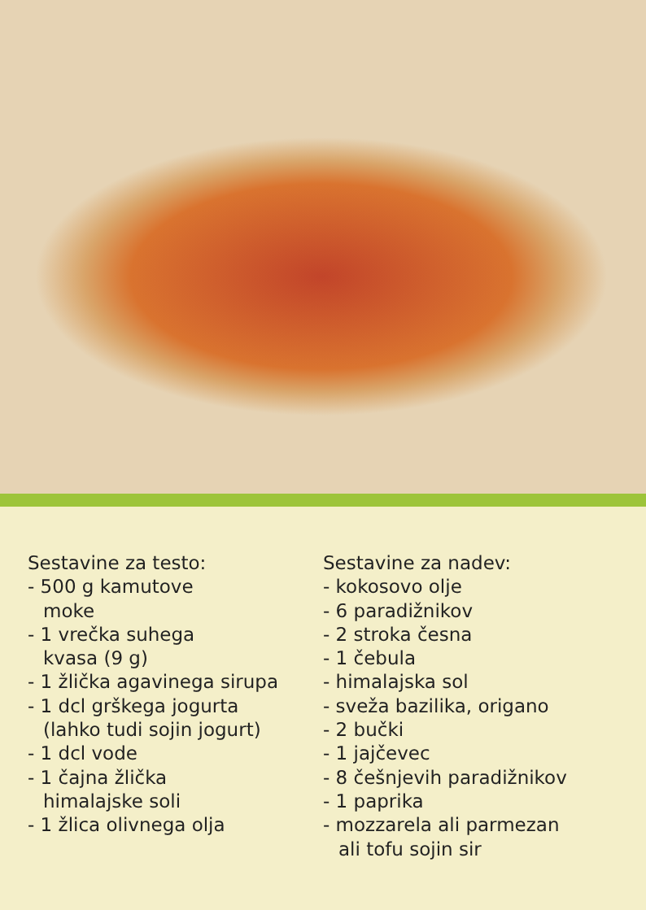Sestavine za testo:
- 500 g kamutove
moke
- 1 vrečka suhega
kvasa (9 g)
- 1 žlička agavinega sirupa
- 1 dcl grškega jogurta
(lahko tudi sojin jogurt)
- 1 dcl vode
- 1 čajna žlička
himalajske soli
- 1 žlica olivnega olja
Sestavine za nadev:
- kokosovo olje
- 6 paradižnikov
- 2 stroka česna
- 1 čebula
- himalajska sol
- sveža bazilika, origano
- 2 bučki
- 1 jajčevec
- 8 češnjevih paradižnikov
- 1 paprika
- mozzarela ali parmezan
ali tofu sojin sir